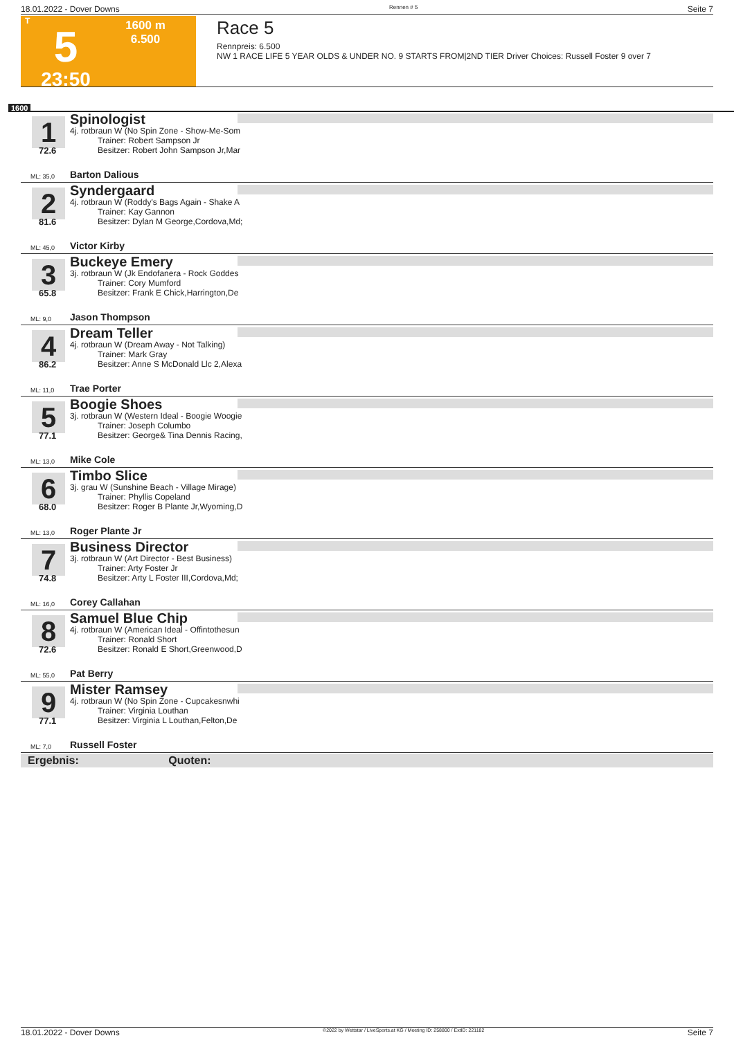18.01.2022 - Dover Downs Rennen # 5 Seite 7
T
5
23:50
1600 m
6.500
Race 5
Rennpreis: 6.500
NW 1 RACE LIFE 5 YEAR OLDS & UNDER NO. 9 STARTS FROM|2ND TIER Driver Choices: Russell Foster 9 over 7
1600
1
72.6
ML: 35,0
Spinologist
4j. rotbraun W (No Spin Zone - Show-Me-Som
Trainer: Robert Sampson Jr
Besitzer: Robert John Sampson Jr,Mar
Barton Dalious
2
81.6
ML: 45,0
Syndergaard
4j. rotbraun W (Roddy's Bags Again - Shake A
Trainer: Kay Gannon
Besitzer: Dylan M George,Cordova,Md;
Victor Kirby
3
65.8
ML: 9,0
Buckeye Emery
3j. rotbraun W (Jk Endofanera - Rock Goddes
Trainer: Cory Mumford
Besitzer: Frank E Chick,Harrington,De
Jason Thompson
4
86.2
ML: 11,0
Dream Teller
4j. rotbraun W (Dream Away - Not Talking)
Trainer: Mark Gray
Besitzer: Anne S McDonald Llc 2,Alexa
Trae Porter
5
77.1
ML: 13,0
Boogie Shoes
3j. rotbraun W (Western Ideal - Boogie Woogie
Trainer: Joseph Columbo
Besitzer: George& Tina Dennis Racing,
Mike Cole
6
68.0
ML: 13,0
Timbo Slice
3j. grau W (Sunshine Beach - Village Mirage)
Trainer: Phyllis Copeland
Besitzer: Roger B Plante Jr,Wyoming,D
Roger Plante Jr
7
74.8
ML: 16,0
Business Director
3j. rotbraun W (Art Director - Best Business)
Trainer: Arty Foster Jr
Besitzer: Arty L Foster III,Cordova,Md;
Corey Callahan
8
72.6
ML: 55,0
Samuel Blue Chip
4j. rotbraun W (American Ideal - Offintothesun
Trainer: Ronald Short
Besitzer: Ronald E Short,Greenwood,D
Pat Berry
9
77.1
ML: 7,0
Mister Ramsey
4j. rotbraun W (No Spin Zone - Cupcakesnwhi
Trainer: Virginia Louthan
Besitzer: Virginia L Louthan,Felton,De
Russell Foster
Ergebnis: Quoten:
18.01.2022 - Dover Downs ©2022 by Wettstar / LiveSports.at KG / Meeting ID: 258800 / ExtID: 221182 Seite 7